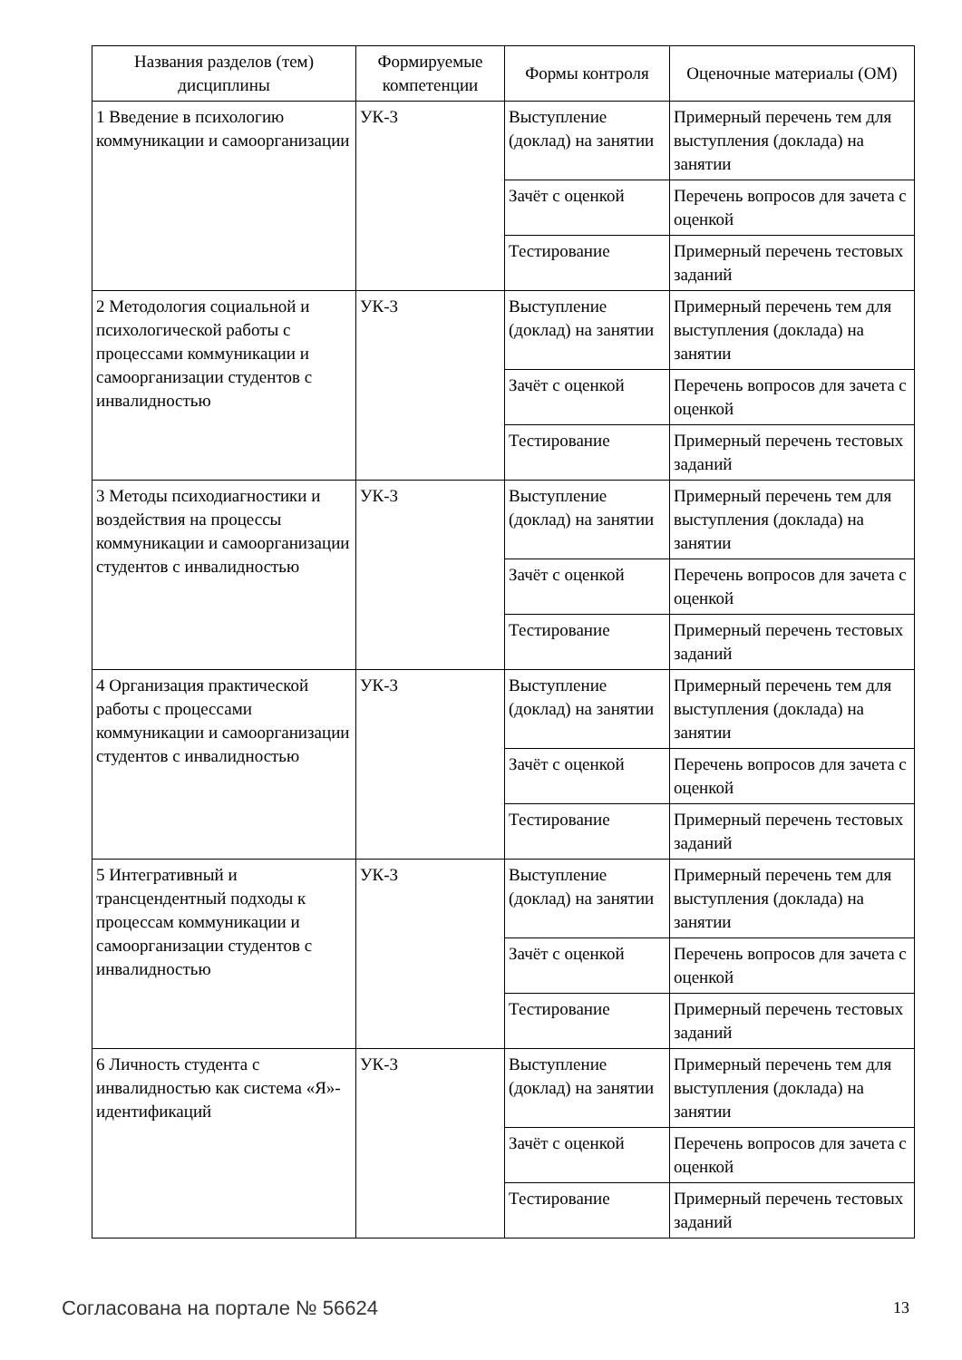| Названия разделов (тем) дисциплины | Формируемые компетенции | Формы контроля | Оценочные материалы (ОМ) |
| --- | --- | --- | --- |
| 1 Введение в психологию коммуникации и самоорганизации | УК-3 | Выступление (доклад) на занятии | Примерный перечень тем для выступления (доклада) на занятии |
| | | Зачёт с оценкой | Перечень вопросов для зачета с оценкой |
| | | Тестирование | Примерный перечень тестовых заданий |
| 2 Методология социальной и психологической работы с процессами коммуникации и самоорганизации студентов с инвалидностью | УК-3 | Выступление (доклад) на занятии | Примерный перечень тем для выступления (доклада) на занятии |
| | | Зачёт с оценкой | Перечень вопросов для зачета с оценкой |
| | | Тестирование | Примерный перечень тестовых заданий |
| 3 Методы психодиагностики и воздействия на процессы коммуникации и самоорганизации студентов с инвалидностью | УК-3 | Выступление (доклад) на занятии | Примерный перечень тем для выступления (доклада) на занятии |
| | | Зачёт с оценкой | Перечень вопросов для зачета с оценкой |
| | | Тестирование | Примерный перечень тестовых заданий |
| 4 Организация практической работы с процессами коммуникации и самоорганизации студентов с инвалидностью | УК-3 | Выступление (доклад) на занятии | Примерный перечень тем для выступления (доклада) на занятии |
| | | Зачёт с оценкой | Перечень вопросов для зачета с оценкой |
| | | Тестирование | Примерный перечень тестовых заданий |
| 5 Интегративный и трансцендентный подходы к процессам коммуникации и самоорганизации студентов с инвалидностью | УК-3 | Выступление (доклад) на занятии | Примерный перечень тем для выступления (доклада) на занятии |
| | | Зачёт с оценкой | Перечень вопросов для зачета с оценкой |
| | | Тестирование | Примерный перечень тестовых заданий |
| 6 Личность студента с инвалидностью как система «Я»-идентификаций | УК-3 | Выступление (доклад) на занятии | Примерный перечень тем для выступления (доклада) на занятии |
| | | Зачёт с оценкой | Перечень вопросов для зачета с оценкой |
| | | Тестирование | Примерный перечень тестовых заданий |
Согласована на портале № 56624 13